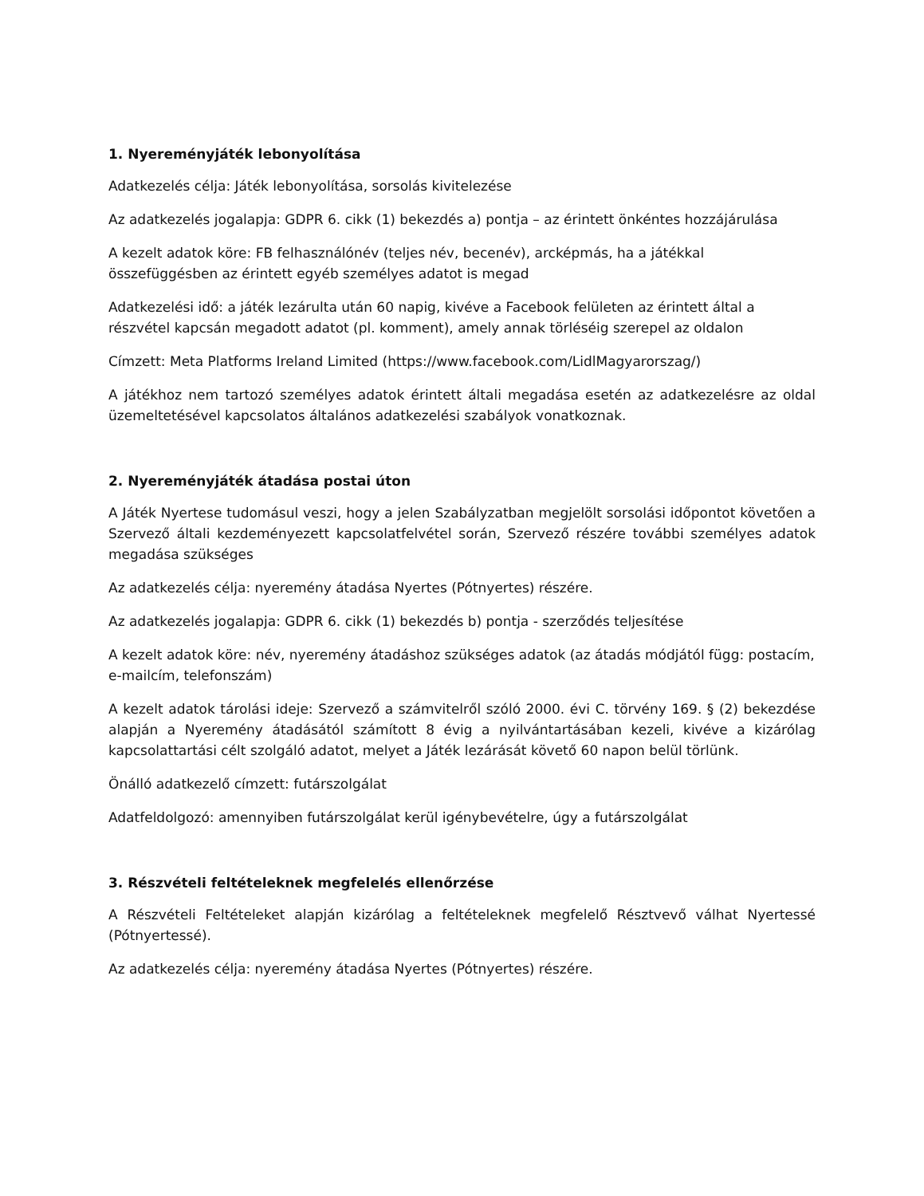1. Nyereményjáték lebonyolítása
Adatkezelés célja: Játék lebonyolítása, sorsolás kivitelezése
Az adatkezelés jogalapja: GDPR 6. cikk (1) bekezdés a) pontja – az érintett önkéntes hozzájárulása
A kezelt adatok köre: FB felhasználónév (teljes név, becenév), arcképmás, ha a játékkal összefüggésben az érintett egyéb személyes adatot is megad
Adatkezelési idő: a játék lezárulta után 60 napig, kivéve a Facebook felületen az érintett által a részvétel kapcsán megadott adatot (pl. komment), amely annak törléséig szerepel az oldalon
Címzett: Meta Platforms Ireland Limited (https://www.facebook.com/LidlMagyarorszag/)
A játékhoz nem tartozó személyes adatok érintett általi megadása esetén az adatkezelésre az oldal üzemeltetésével kapcsolatos általános adatkezelési szabályok vonatkoznak.
2. Nyereményjáték átadása postai úton
A Játék Nyertese tudomásul veszi, hogy a jelen Szabályzatban megjelölt sorsolási időpontot követően a Szervező általi kezdeményezett kapcsolatfelvétel során, Szervező részére további személyes adatok megadása szükséges
Az adatkezelés célja: nyeremény átadása Nyertes (Pótnyertes) részére.
Az adatkezelés jogalapja: GDPR 6. cikk (1) bekezdés b) pontja - szerződés teljesítése
A kezelt adatok köre: név, nyeremény átadáshoz szükséges adatok (az átadás módjától függ: postacím, e-mailcím, telefonszám)
A kezelt adatok tárolási ideje: Szervező a számvitelről szóló 2000. évi C. törvény 169. § (2) bekezdése alapján a Nyeremény átadásától számított 8 évig a nyilvántartásában kezeli, kivéve a kizárólag kapcsolattartási célt szolgáló adatot, melyet a Játék lezárását követő 60 napon belül törlünk.
Önálló adatkezelő címzett: futárszolgálat
Adatfeldolgozó: amennyiben futárszolgálat kerül igénybevételre, úgy a futárszolgálat
3. Részvételi feltételeknek megfelelés ellenőrzése
A Részvételi Feltételeket alapján kizárólag a feltételeknek megfelelő Résztvevő válhat Nyertessé (Pótnyertessé).
Az adatkezelés célja: nyeremény átadása Nyertes (Pótnyertes) részére.